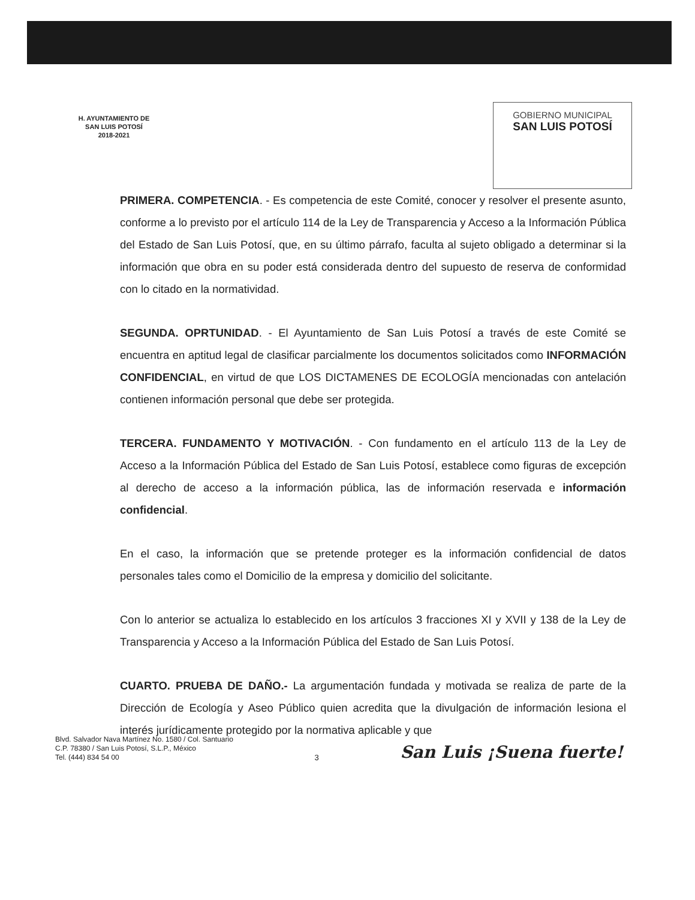H. AYUNTAMIENTO DE
SAN LUIS POTOSÍ
2018-2021
GOBIERNO MUNICIPAL
SAN LUIS POTOSÍ
PRIMERA. COMPETENCIA. - Es competencia de este Comité, conocer y resolver el presente asunto, conforme a lo previsto por el artículo 114 de la Ley de Transparencia y Acceso a la Información Pública del Estado de San Luis Potosí, que, en su último párrafo, faculta al sujeto obligado a determinar si la información que obra en su poder está considerada dentro del supuesto de reserva de conformidad con lo citado en la normatividad.
SEGUNDA. OPRTUNIDAD. - El Ayuntamiento de San Luis Potosí a través de este Comité se encuentra en aptitud legal de clasificar parcialmente los documentos solicitados como INFORMACIÓN CONFIDENCIAL, en virtud de que LOS DICTAMENES DE ECOLOGÍA mencionadas con antelación contienen información personal que debe ser protegida.
TERCERA. FUNDAMENTO Y MOTIVACIÓN. - Con fundamento en el artículo 113 de la Ley de Acceso a la Información Pública del Estado de San Luis Potosí, establece como figuras de excepción al derecho de acceso a la información pública, las de información reservada e información confidencial.
En el caso, la información que se pretende proteger es la información confidencial de datos personales tales como el Domicilio de la empresa y domicilio del solicitante.
Con lo anterior se actualiza lo establecido en los artículos 3 fracciones XI y XVII y 138 de la Ley de Transparencia y Acceso a la Información Pública del Estado de San Luis Potosí.
CUARTO. PRUEBA DE DAÑO.- La argumentación fundada y motivada se realiza de parte de la Dirección de Ecología y Aseo Público quien acredita que la divulgación de información lesiona el interés jurídicamente protegido por la normativa aplicable y que
Blvd. Salvador Nava Martínez No. 1580 / Col. Santuario
C.P. 78380 / San Luis Potosí, S.L.P., México
Tel. (444) 834 54 00
3
San Luis ¡Suena fuerte!